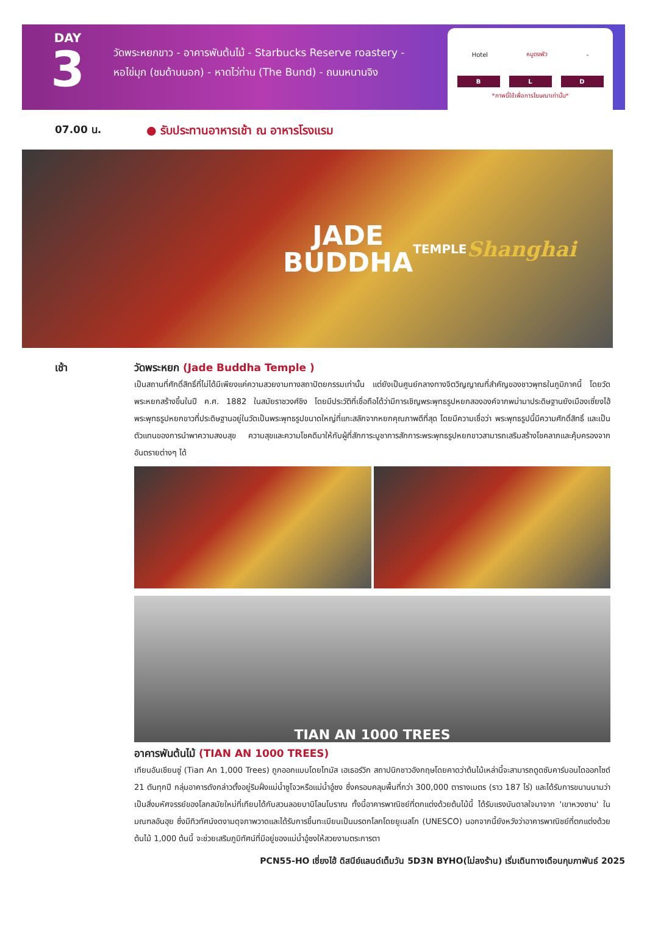DAY
3
วัดพระหยกขาว - อาคารพันต้นไม้ - Starbucks Reserve roastery -
หอไข่มุก (ชมด้านนอก) - หาดไว่ท่าน (The Bund) - ถนนหนานจิง
Hotel หมูตงพัว -
B L D
*ภาพนี้ใช้เพื่อการโฆษณาเท่านั้น*
07.00 น. ● รับประทานอาหารเช้า ณ อาหารโรงแรม
JADE
BUDDHA
TEMPLE
Shanghai
เช้า วัดพระหยก (Jade Buddha Temple )
เป็นสถานที่ศักดิ์สิทธิ์ที่ไม่ได้มีเพียงแค่ความสวยงามทางสถาปัตยกรรมเท่านั้น แต่ยังเป็นศูนย์กลางทางจิตวิญญาณที่สำคัญของชาวพุทธในภูมิภาคนี้ โดยวัดพระหยกสร้างขึ้นในปี ค.ศ. 1882 ในสมัยราชวงศ์ชิง โดยมีประวัติที่เชื่อถือได้ว่ามีการเชิญพระพุทธรูปหยกสององค์จากพม่ามาประดิษฐานยังเมืองเซี่ยงไฮ้ พระพุทธรูปหยกขาวที่ประดิษฐานอยู่ในวัดเป็นพระพุทธรูปขนาดใหญ่ที่แกะสลักจากหยกคุณภาพดีที่สุด โดยมีความเชื่อว่า พระพุทธรูปนี้มีความศักดิ์สิทธิ์ และเป็นตัวแทนของการนำพาความสงบสุข ความสุขและความโชคดีมาให้กับผู้ที่สักการะบูชาการสักการะพระพุทธรูปหยกขาวสามารถเสริมสร้างโชคลาภและคุ้มครองจากอันตรายต่างๆ ได้
TIAN AN 1000 TREES
อาคารพันต้นไม้ (TIAN AN 1000 TREES)
เทียนอันเชียนซู่ (Tian An 1,000 Trees) ถูกออกแบบโดยโทมัส เฮเธอร์วิก สถาปนิกชาวอังกฤษโดยคาดว่าต้นไม้เหล่านี้จะสามารถดูดซับคาร์บอนไดออกไซด์ 21 ตันทุกปี กลุ่มอาคารดังกล่าวตั้งอยู่ริมฝั่งแม่น้ำซูโจวหรือแม่น้ำอู๋ซง ซึ่งครอบคลุมพื้นที่กว่า 300,000 ตารางเมตร (ราว 187 ไร่) และได้รับการขนานนามว่าเป็นสิ่งมหัศจรรย์ของโลกสมัยใหม่ที่เทียบได้กับสวนลอยบาบิโลนโบราณ ทั้งนี้อาคารพาณิชย์ที่ตกแต่งด้วยต้นไม้นี้ ได้รับแรงบันดาลใจมาจาก 'เขาหวงซาน' ในมณฑลอันฮุย ซึ่งมีทิวทัศน์งดงามดุจภาพวาดและได้รับการขึ้นทะเบียนเป็นมรดกโลกโดยยูเนสโก (UNESCO) นอกจากนี้ยังหวังว่าอาคารพาณิชย์ที่ตกแต่งด้วยต้นไม้ 1,000 ต้นนี้ จะช่วยเสริมภูมิทัศน์ที่มีอยู่ของแม่น้ำอู๋ซงให้สวยงามตระการตา
PCN55-HO เซี่ยงไฮ้ ดิสนีย์แลนด์เต็มวัน 5D3N BYHO(ไม่ลงร้าน) เริ่มเดินทางเดือนกุมภาพันธ์ 2025